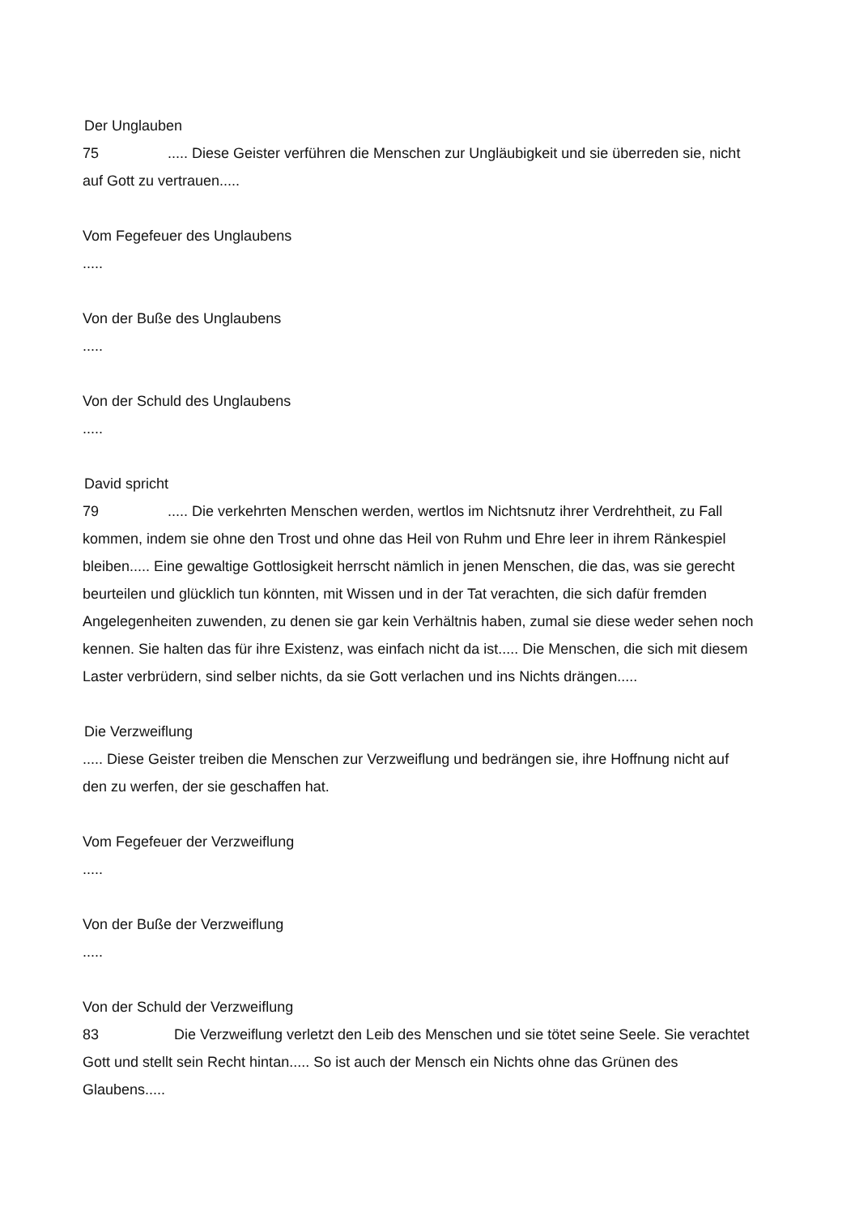Der Unglauben
75..... Diese Geister verführen die Menschen zur Ungläubigkeit und sie überreden sie, nicht auf Gott zu vertrauen.....
Vom Fegefeuer des Unglaubens
.....
Von der Buße des Unglaubens
.....
Von der Schuld des Unglaubens
.....
David spricht
79..... Die verkehrten Menschen werden, wertlos im Nichtsnutz ihrer Verdrehtheit, zu Fall kommen, indem sie ohne den Trost und ohne das Heil von Ruhm und Ehre leer in ihrem Ränkespiel bleiben..... Eine gewaltige Gottlosigkeit herrscht nämlich in jenen Menschen, die das, was sie gerecht beurteilen und glücklich tun könnten, mit Wissen und in der Tat verachten, die sich dafür fremden Angelegenheiten zuwenden, zu denen sie gar kein Verhältnis haben, zumal sie diese weder sehen noch kennen. Sie halten das für ihre Existenz, was einfach nicht da ist..... Die Menschen, die sich mit diesem Laster verbrüdern, sind selber nichts, da sie Gott verlachen und ins Nichts drängen.....
Die Verzweiflung
..... Diese Geister treiben die Menschen zur Verzweiflung und bedrängen sie, ihre Hoffnung nicht auf den zu werfen, der sie geschaffen hat.
Vom Fegefeuer der Verzweiflung
.....
Von der Buße der Verzweiflung
.....
Von der Schuld der Verzweiflung
83 Die Verzweiflung verletzt den Leib des Menschen und sie tötet seine Seele. Sie verachtet Gott und stellt sein Recht hintan..... So ist auch der Mensch ein Nichts ohne das Grünen des Glaubens.....